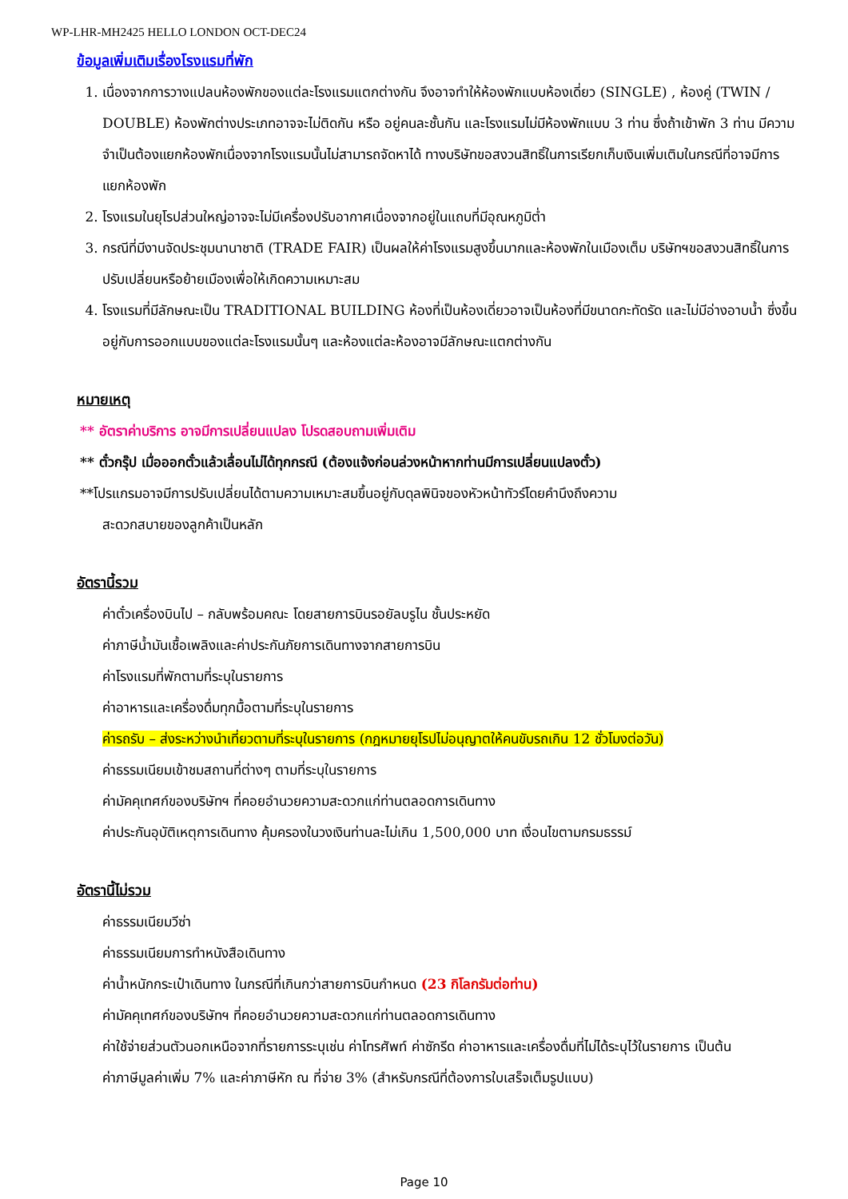WP-LHR-MH2425 HELLO LONDON OCT-DEC24
ข้อมูลเพิ่มเติมเรื่องโรงแรมที่พัก
1. เนื่องจากการวางแปลนห้องพักของแต่ละโรงแรมแตกต่างกัน จึงอาจทำให้ห้องพักแบบห้องเดี่ยว (SINGLE) , ห้องคู่ (TWIN / DOUBLE) ห้องพักต่างประเภทอาจจะไม่ติดกัน หรือ อยู่คนละชั้นกัน และโรงแรมไม่มีห้องพักแบบ 3 ท่าน ซึ่งถ้าเข้าพัก 3 ท่าน มีความจำเป็นต้องแยกห้องพักเนื่องจากโรงแรมนั้นไม่สามารถจัดหาได้ ทางบริษัทขอสงวนสิทธิ์ในการเรียกเก็บเงินเพิ่มเติมในกรณีที่อาจมีการแยกห้องพัก
2. โรงแรมในยุโรปส่วนใหญ่อาจจะไม่มีเครื่องปรับอากาศเนื่องจากอยู่ในแถบที่มีอุณหภูมิต่ำ
3. กรณีที่มีงานจัดประชุมนานาชาติ (TRADE FAIR) เป็นผลให้ค่าโรงแรมสูงขึ้นมากและห้องพักในเมืองเต็ม บริษัทฯขอสงวนสิทธิ์ในการปรับเปลี่ยนหรือย้ายเมืองเพื่อให้เกิดความเหมาะสม
4. โรงแรมที่มีลักษณะเป็น TRADITIONAL BUILDING ห้องที่เป็นห้องเดี่ยวอาจเป็นห้องที่มีขนาดกะทัดรัด และไม่มีอ่างอาบน้ำ ซึ่งขึ้นอยู่กับการออกแบบของแต่ละโรงแรมนั้นๆ และห้องแต่ละห้องอาจมีลักษณะแตกต่างกัน
หมายเหตุ
** อัตราค่าบริการ อาจมีการเปลี่ยนแปลง โปรดสอบถามเพิ่มเติม
** ตั๋วกรุ๊ป เมื่อออกตั๋วแล้วเลื่อนไม่ได้ทุกกรณี (ต้องแจ้งก่อนล่วงหน้าหากท่านมีการเปลี่ยนแปลงตั๋ว)
**โปรแกรมอาจมีการปรับเปลี่ยนได้ตามความเหมาะสมขึ้นอยู่กับดุลพินิจของหัวหน้าทัวร์โดยคำนึงถึงความ
สะดวกสบายของลูกค้าเป็นหลัก
อัตรานี้รวม
ค่าตั๋วเครื่องบินไป – กลับพร้อมคณะ โดยสายการบินรอยัลบรูไน ชั้นประหยัด
ค่าภาษีน้ำมันเชื้อเพลิงและค่าประกันภัยการเดินทางจากสายการบิน
ค่าโรงแรมที่พักตามที่ระบุในรายการ
ค่าอาหารและเครื่องดื่มทุกมื้อตามที่ระบุในรายการ
ค่ารถรับ – ส่งระหว่างนำเที่ยวตามที่ระบุในรายการ (กฎหมายยุโรปไม่อนุญาตให้คนขับรถเกิน 12 ชั่วโมงต่อวัน)
ค่าธรรมเนียมเข้าชมสถานที่ต่างๆ ตามที่ระบุในรายการ
ค่ามัคคุเทศก์ของบริษัทฯ ที่คอยอำนวยความสะดวกแก่ท่านตลอดการเดินทาง
ค่าประกันอุบัติเหตุการเดินทาง คุ้มครองในวงเงินท่านละไม่เกิน 1,500,000 บาท เงื่อนไขตามกรมธรรม์
อัตรานี้ไม่รวม
ค่าธรรมเนียมวีซ่า
ค่าธรรมเนียมการทำหนังสือเดินทาง
ค่าน้ำหนักกระเป๋าเดินทาง ในกรณีที่เกินกว่าสายการบินกำหนด (23 กิโลกรัมต่อท่าน)
ค่ามัคคุเทศก์ของบริษัทฯ ที่คอยอำนวยความสะดวกแก่ท่านตลอดการเดินทาง
ค่าใช้จ่ายส่วนตัวนอกเหนือจากที่รายการระบุเช่น ค่าโทรศัพท์ ค่าซักรีด ค่าอาหารและเครื่องดื่มที่ไม่ได้ระบุไว้ในรายการ เป็นต้น
ค่าภาษีมูลค่าเพิ่ม 7% และค่าภาษีหัก ณ ที่จ่าย 3% (สำหรับกรณีที่ต้องการใบเสร็จเต็มรูปแบบ)
Page 10